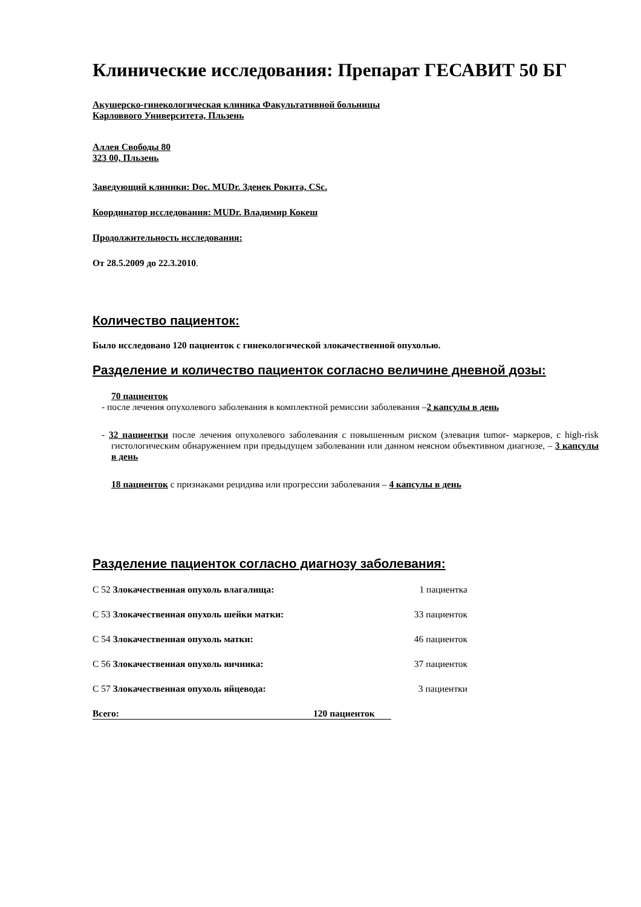Клинические исследования: Препарат ГЕСАВИТ 50 БГ
Акушерско-гинекологическая клиника Факультативной больницы
Карловвого Университета, Пльзень
Аллея Свободы 80
323 00, Пльзень
Заведующий клиники: Doc. MUDr. Зденек Рокита, CSc.
Координатор исследования: MUDr. Владимир Кокеш
Продолжительность исследования:
От 28.5.2009 до 22.3.2010.
Количество пациенток:
Было исследовано 120 пациенток с гинекологической злокачественной опухолью.
Разделение и количество пациенток согласно величине дневной дозы:
70 пациенток
- после лечения опухолевого заболевания в комплектной ремиссии заболевания –2 капсулы в день
- 32 пациентки после лечения опухолевого заболевания с повышенным риском (элевация tumor- маркеров, с high-risk гистологическим обнаружением при предыдущем заболевании или данном неясном объективном диагнозе, – 3 капсулы в день
18 пациенток с признаками рецидива или прогрессии заболевания – 4 капсулы в день
Разделение пациенток согласно диагнозу заболевания:
С 52 Злокачественная опухоль влагалища: 1 пациентка
С 53 Злокачественная опухоль шейки матки: 33 пациенток
С 54 Злокачественная опухоль матки: 46 пациенток
С 56 Злокачественная опухоль яичника: 37 пациенток
С 57 Злокачественная опухоль яйцевода: 3 пациентки
Всего: 120 пациенток